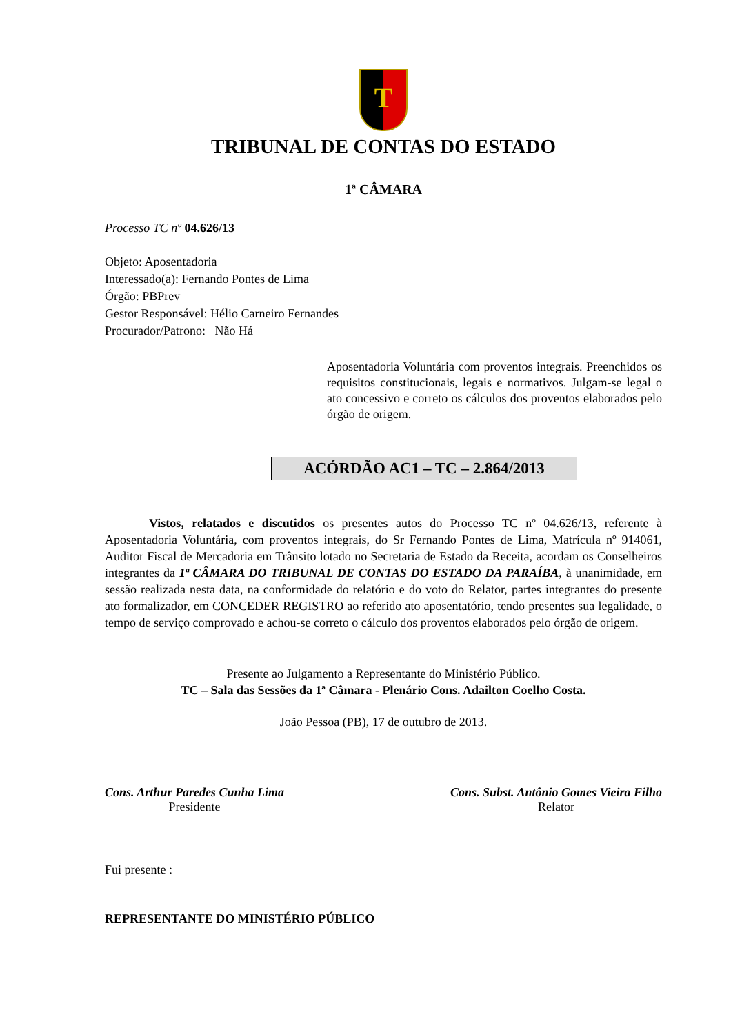T
TRIBUNAL DE CONTAS DO ESTADO
1ª CÂMARA
Processo TC nº 04.626/13
Objeto: Aposentadoria
Interessado(a): Fernando Pontes de Lima
Órgão: PBPrev
Gestor Responsável: Hélio Carneiro Fernandes
Procurador/Patrono: Não Há
Aposentadoria Voluntária com proventos integrais. Preenchidos os requisitos constitucionais, legais e normativos. Julgam-se legal o ato concessivo e correto os cálculos dos proventos elaborados pelo órgão de origem.
ACÓRDÃO AC1 – TC – 2.864/2013
Vistos, relatados e discutidos os presentes autos do Processo TC nº 04.626/13, referente à Aposentadoria Voluntária, com proventos integrais, do Sr Fernando Pontes de Lima, Matrícula nº 914061, Auditor Fiscal de Mercadoria em Trânsito lotado no Secretaria de Estado da Receita, acordam os Conselheiros integrantes da 1ª CÂMARA DO TRIBUNAL DE CONTAS DO ESTADO DA PARAÍBA, à unanimidade, em sessão realizada nesta data, na conformidade do relatório e do voto do Relator, partes integrantes do presente ato formalizador, em CONCEDER REGISTRO ao referido ato aposentatório, tendo presentes sua legalidade, o tempo de serviço comprovado e achou-se correto o cálculo dos proventos elaborados pelo órgão de origem.
Presente ao Julgamento a Representante do Ministério Público.
TC – Sala das Sessões da 1ª Câmara - Plenário Cons. Adailton Coelho Costa.
João Pessoa (PB), 17 de outubro de 2013.
Cons. Arthur Paredes Cunha Lima
Presidente
Cons. Subst. Antônio Gomes Vieira Filho
Relator
Fui presente :
REPRESENTANTE DO MINISTÉRIO PÚBLICO